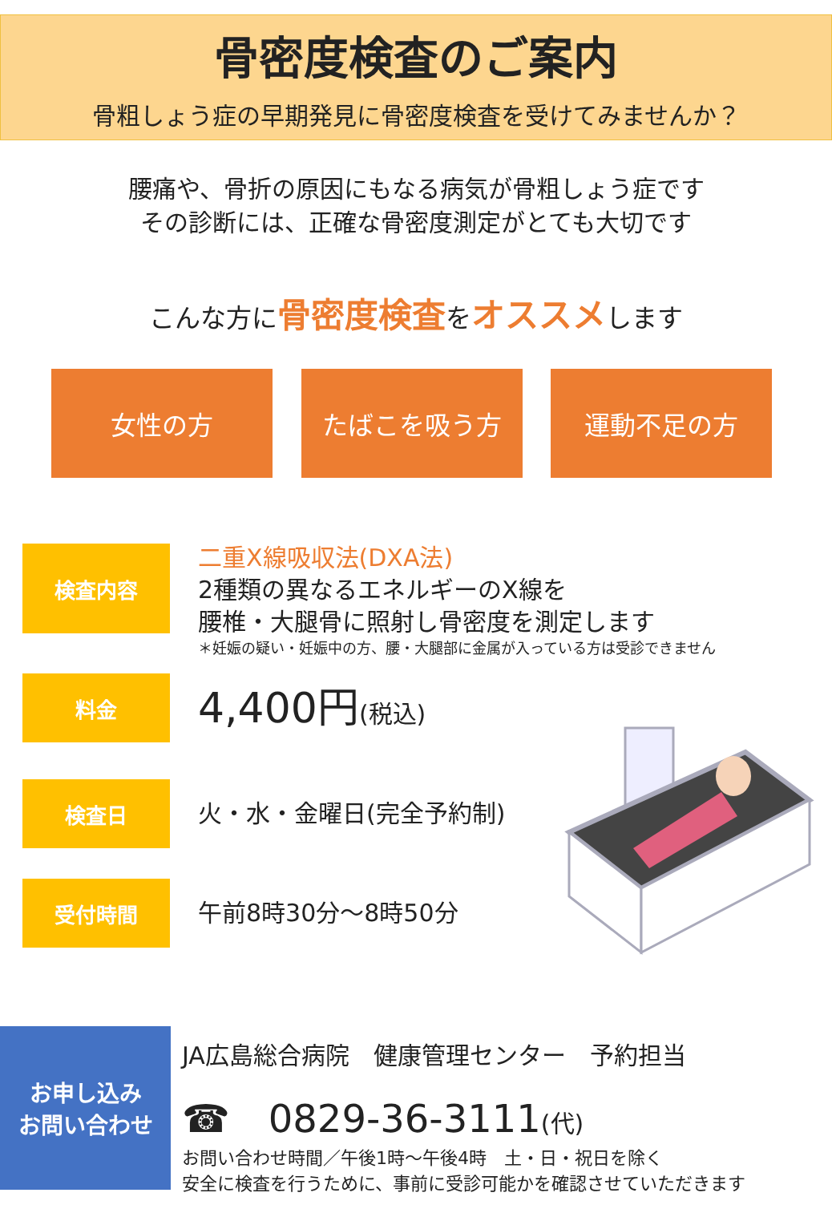骨密度検査のご案内
骨粗しょう症の早期発見に骨密度検査を受けてみませんか？
腰痛や、骨折の原因にもなる病気が骨粗しょう症です
その診断には、正確な骨密度測定がとても大切です
こんな方に骨密度検査をオススメします
女性の方 たばこを吸う方 運動不足の方
検査内容
二重X線吸収法(DXA法)
2種類の異なるエネルギーのX線を
腰椎・大腿骨に照射し骨密度を測定します
＊妊娠の疑い・妊娠中の方、腰・大腿部に金属が入っている方は受診できません
料金
4,400円(税込)
検査日
火・水・金曜日(完全予約制)
受付時間
午前8時30分～8時50分
お申し込み
お問い合わせ
JA広島総合病院　健康管理センター　予約担当
☎　0829-36-3111(代)
お問い合わせ時間／午後1時～午後4時　土・日・祝日を除く
安全に検査を行うために、事前に受診可能かを確認させていただきます